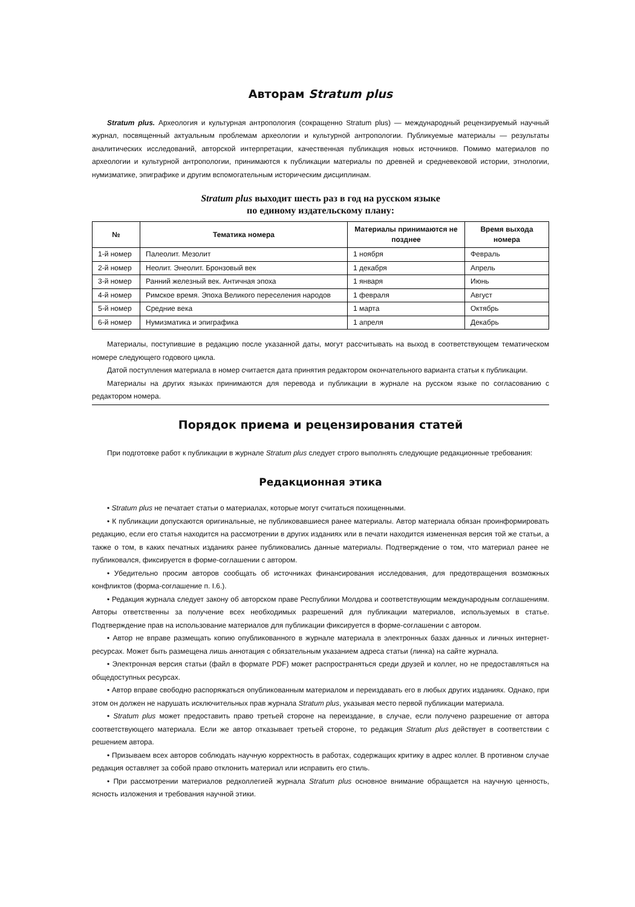Авторам Stratum plus
Stratum plus. Археология и культурная антропология (сокращенно Stratum plus) — международный рецензируемый научный журнал, посвященный актуальным проблемам археологии и культурной антропологии. Публикуемые материалы — результаты аналитических исследований, авторской интерпретации, качественная публикация новых источников. Помимо материалов по археологии и культурной антропологии, принимаются к публикации материалы по древней и средневековой истории, этнологии, нумизматике, эпиграфике и другим вспомогательным историческим дисциплинам.
Stratum plus выходит шесть раз в год на русском языке
по единому издательскому плану:
| № | Тематика номера | Материалы принимаются не позднее | Время выхода номера |
| --- | --- | --- | --- |
| 1-й номер | Палеолит. Мезолит | 1 ноября | Февраль |
| 2-й номер | Неолит. Энеолит. Бронзовый век | 1 декабря | Апрель |
| 3-й номер | Ранний железный век. Античная эпоха | 1 января | Июнь |
| 4-й номер | Римское время. Эпоха Великого переселения народов | 1 февраля | Август |
| 5-й номер | Средние века | 1 марта | Октябрь |
| 6-й номер | Нумизматика и эпиграфика | 1 апреля | Декабрь |
Материалы, поступившие в редакцию после указанной даты, могут рассчитывать на выход в соответствующем тематическом номере следующего годового цикла.
Датой поступления материала в номер считается дата принятия редактором окончательного варианта статьи к публикации.
Материалы на других языках принимаются для перевода и публикации в журнале на русском языке по согласованию с редактором номера.
Порядок приема и рецензирования статей
При подготовке работ к публикации в журнале Stratum plus следует строго выполнять следующие редакционные требования:
Редакционная этика
• Stratum plus не печатает статьи о материалах, которые могут считаться похищенными.
• К публикации допускаются оригинальные, не публиковавшиеся ранее материалы. Автор материала обязан проинформировать редакцию, если его статья находится на рассмотрении в других изданиях или в печати находится измененная версия той же статьи, а также о том, в каких печатных изданиях ранее публиковались данные материалы. Подтверждение о том, что материал ранее не публиковался, фиксируется в форме-соглашении с автором.
• Убедительно просим авторов сообщать об источниках финансирования исследования, для предотвращения возможных конфликтов (форма-соглашение п. I.6.).
• Редакция журнала следует закону об авторском праве Республики Молдова и соответствующим международным соглашениям. Авторы ответственны за получение всех необходимых разрешений для публикации материалов, используемых в статье. Подтверждение прав на использование материалов для публикации фиксируется в форме-соглашении с автором.
• Автор не вправе размещать копию опубликованного в журнале материала в электронных базах данных и личных интернет-ресурсах. Может быть размещена лишь аннотация с обязательным указанием адреса статьи (линка) на сайте журнала.
• Электронная версия статьи (файл в формате PDF) может распространяться среди друзей и коллег, но не предоставляться на общедоступных ресурсах.
• Автор вправе свободно распоряжаться опубликованным материалом и переиздавать его в любых других изданиях. Однако, при этом он должен не нарушать исключительных прав журнала Stratum plus, указывая место первой публикации материала.
• Stratum plus может предоставить право третьей стороне на переиздание, в случае, если получено разрешение от автора соответствующего материала. Если же автор отказывает третьей стороне, то редакция Stratum plus действует в соответствии с решением автора.
• Призываем всех авторов соблюдать научную корректность в работах, содержащих критику в адрес коллег. В противном случае редакция оставляет за собой право отклонить материал или исправить его стиль.
• При рассмотрении материалов редколлегией журнала Stratum plus основное внимание обращается на научную ценность, ясность изложения и требования научной этики.